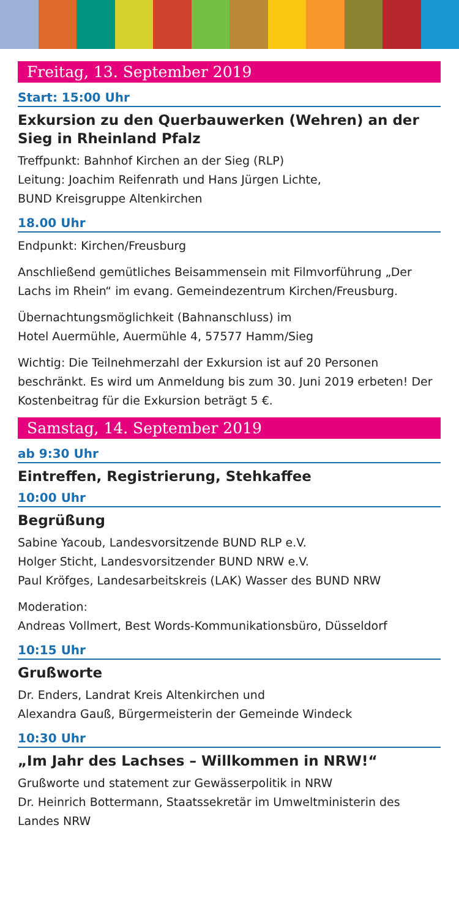Freitag, 13. September 2019
Start: 15:00 Uhr
Exkursion zu den Querbauwerken (Wehren) an der Sieg in Rheinland Pfalz
Treffpunkt: Bahnhof Kirchen an der Sieg (RLP)
Leitung: Joachim Reifenrath und Hans Jürgen Lichte,
BUND Kreisgruppe Altenkirchen
18.00 Uhr
Endpunkt: Kirchen/Freusburg
Anschließend gemütliches Beisammensein mit Filmvorführung „Der Lachs im Rhein“ im evang. Gemeindezentrum Kirchen/Freusburg.
Übernachtungsmöglichkeit (Bahnanschluss) im
Hotel Auermühle, Auermühle 4, 57577 Hamm/Sieg
Wichtig: Die Teilnehmerzahl der Exkursion ist auf 20 Personen beschränkt. Es wird um Anmeldung bis zum 30. Juni 2019 erbeten! Der Kostenbeitrag für die Exkursion beträgt 5 €.
Samstag, 14. September 2019
ab 9:30 Uhr
Eintreffen, Registrierung, Stehkaffee
10:00 Uhr
Begrüßung
Sabine Yacoub, Landesvorsitzende BUND RLP e.V.
Holger Sticht, Landesvorsitzender BUND NRW e.V.
Paul Kröfges, Landesarbeitskreis (LAK) Wasser des BUND NRW
Moderation:
Andreas Vollmert, Best Words-Kommunikationsbüro, Düsseldorf
10:15 Uhr
Grußworte
Dr. Enders, Landrat Kreis Altenkirchen und
Alexandra Gauß, Bürgermeisterin der Gemeinde Windeck
10:30 Uhr
„Im Jahr des Lachses – Willkommen in NRW!“
Grußworte und statement zur Gewässerpolitik in NRW
Dr. Heinrich Bottermann, Staatssekretär im Umweltministerin des Landes NRW